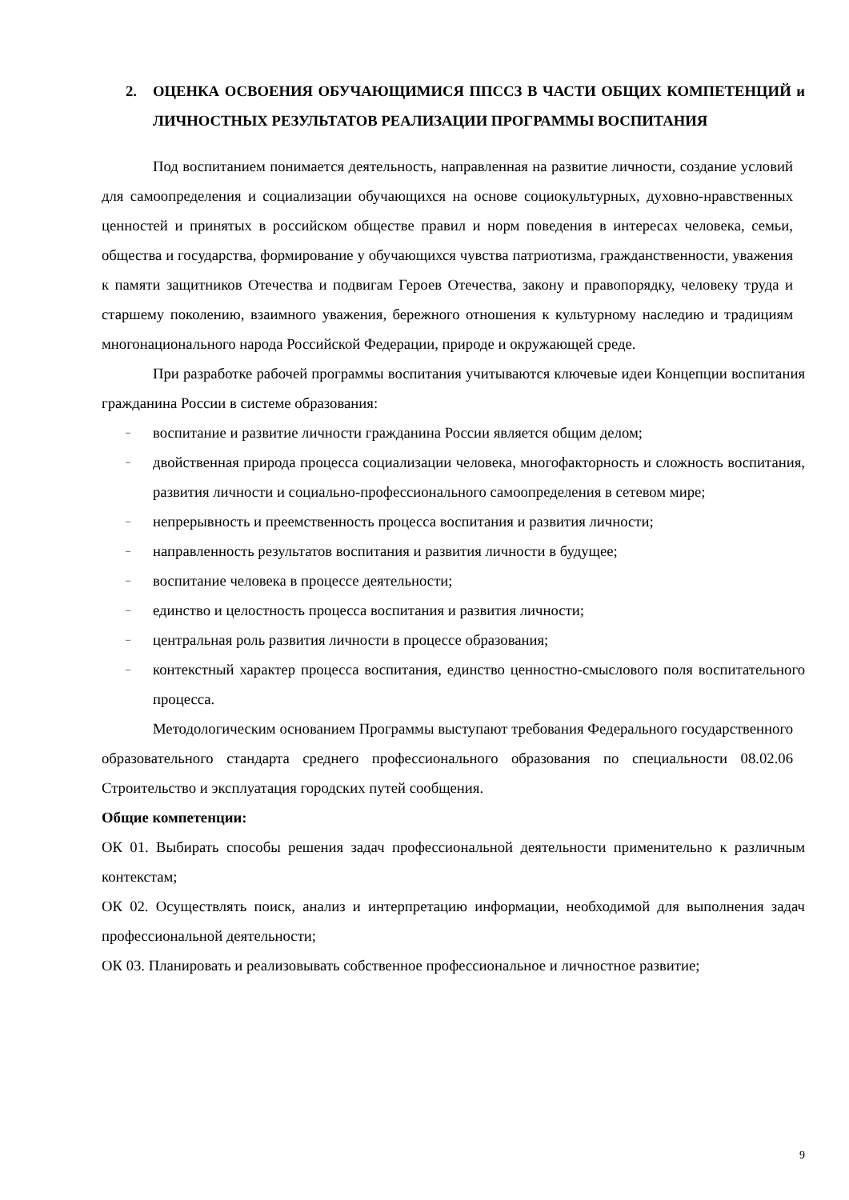2. ОЦЕНКА ОСВОЕНИЯ ОБУЧАЮЩИМИСЯ ППССЗ В ЧАСТИ ОБЩИХ КОМПЕТЕНЦИЙ и ЛИЧНОСТНЫХ РЕЗУЛЬТАТОВ РЕАЛИЗАЦИИ ПРОГРАММЫ ВОСПИТАНИЯ
Под воспитанием понимается деятельность, направленная на развитие личности, создание условий для самоопределения и социализации обучающихся на основе социокультурных, духовно-нравственных ценностей и принятых в российском обществе правил и норм поведения в интересах человека, семьи, общества и государства, формирование у обучающихся чувства патриотизма, гражданственности, уважения к памяти защитников Отечества и подвигам Героев Отечества, закону и правопорядку, человеку труда и старшему поколению, взаимного уважения, бережного отношения к культурному наследию и традициям многонационального народа Российской Федерации, природе и окружающей среде.
При разработке рабочей программы воспитания учитываются ключевые идеи Концепции воспитания гражданина России в системе образования:
– воспитание и развитие личности гражданина России является общим делом;
– двойственная природа процесса социализации человека, многофакторность и сложность воспитания, развития личности и социально-профессионального самоопределения в сетевом мире;
– непрерывность и преемственность процесса воспитания и развития личности;
– направленность результатов воспитания и развития личности в будущее;
– воспитание человека в процессе деятельности;
– единство и целостность процесса воспитания и развития личности;
– центральная роль развития личности в процессе образования;
– контекстный характер процесса воспитания, единство ценностно-смыслового поля воспитательного процесса.
Методологическим основанием Программы выступают требования Федерального государственного образовательного стандарта среднего профессионального образования по специальности 08.02.06 Строительство и эксплуатация городских путей сообщения.
Общие компетенции:
ОК 01. Выбирать способы решения задач профессиональной деятельности применительно к различным контекстам;
ОК 02. Осуществлять поиск, анализ и интерпретацию информации, необходимой для выполнения задач профессиональной деятельности;
ОК 03. Планировать и реализовывать собственное профессиональное и личностное развитие;
9